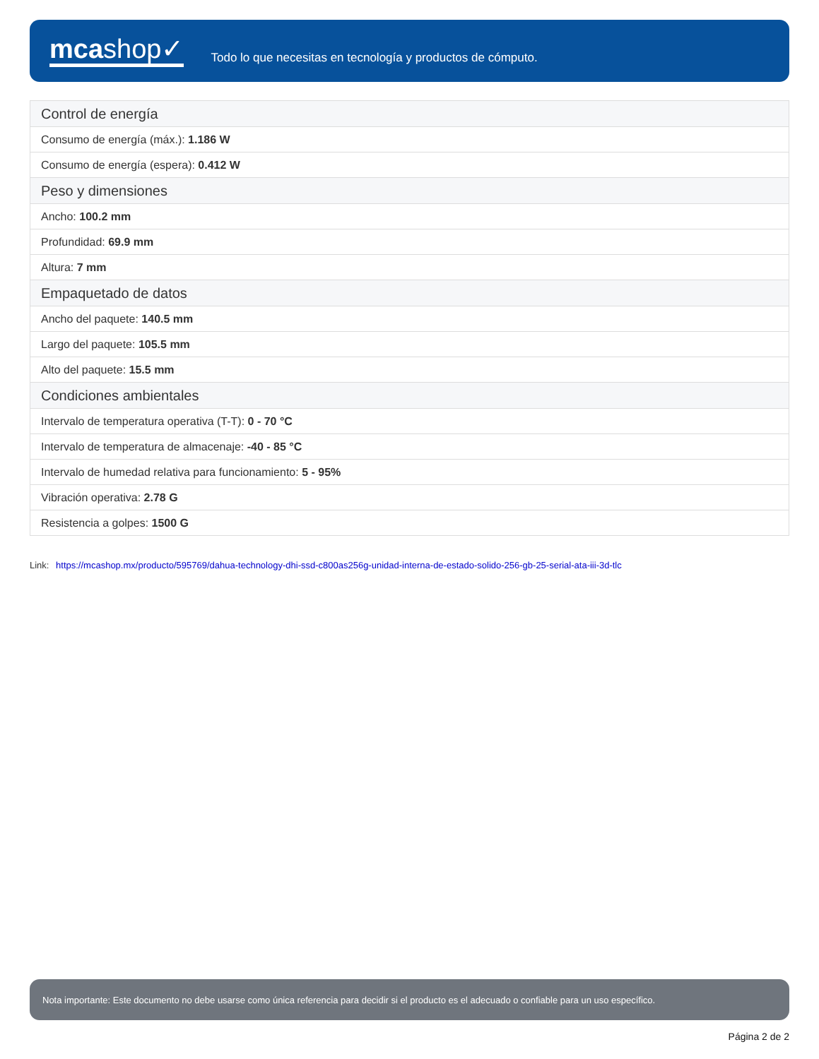mcashop✓
Todo lo que necesitas en tecnología y productos de cómputo.
| Control de energía |
| --- |
| Consumo de energía (máx.): 1.186 W |
| Consumo de energía (espera): 0.412 W |
| Peso y dimensiones |
| Ancho: 100.2 mm |
| Profundidad: 69.9 mm |
| Altura: 7 mm |
| Empaquetado de datos |
| Ancho del paquete: 140.5 mm |
| Largo del paquete: 105.5 mm |
| Alto del paquete: 15.5 mm |
| Condiciones ambientales |
| Intervalo de temperatura operativa (T-T): 0 - 70 °C |
| Intervalo de temperatura de almacenaje: -40 - 85 °C |
| Intervalo de humedad relativa para funcionamiento: 5 - 95% |
| Vibración operativa: 2.78 G |
| Resistencia a golpes: 1500 G |
Link: https://mcashop.mx/producto/595769/dahua-technology-dhi-ssd-c800as256g-unidad-interna-de-estado-solido-256-gb-25-serial-ata-iii-3d-tlc
Nota importante: Este documento no debe usarse como única referencia para decidir si el producto es el adecuado o confiable para un uso específico.
Página 2 de 2